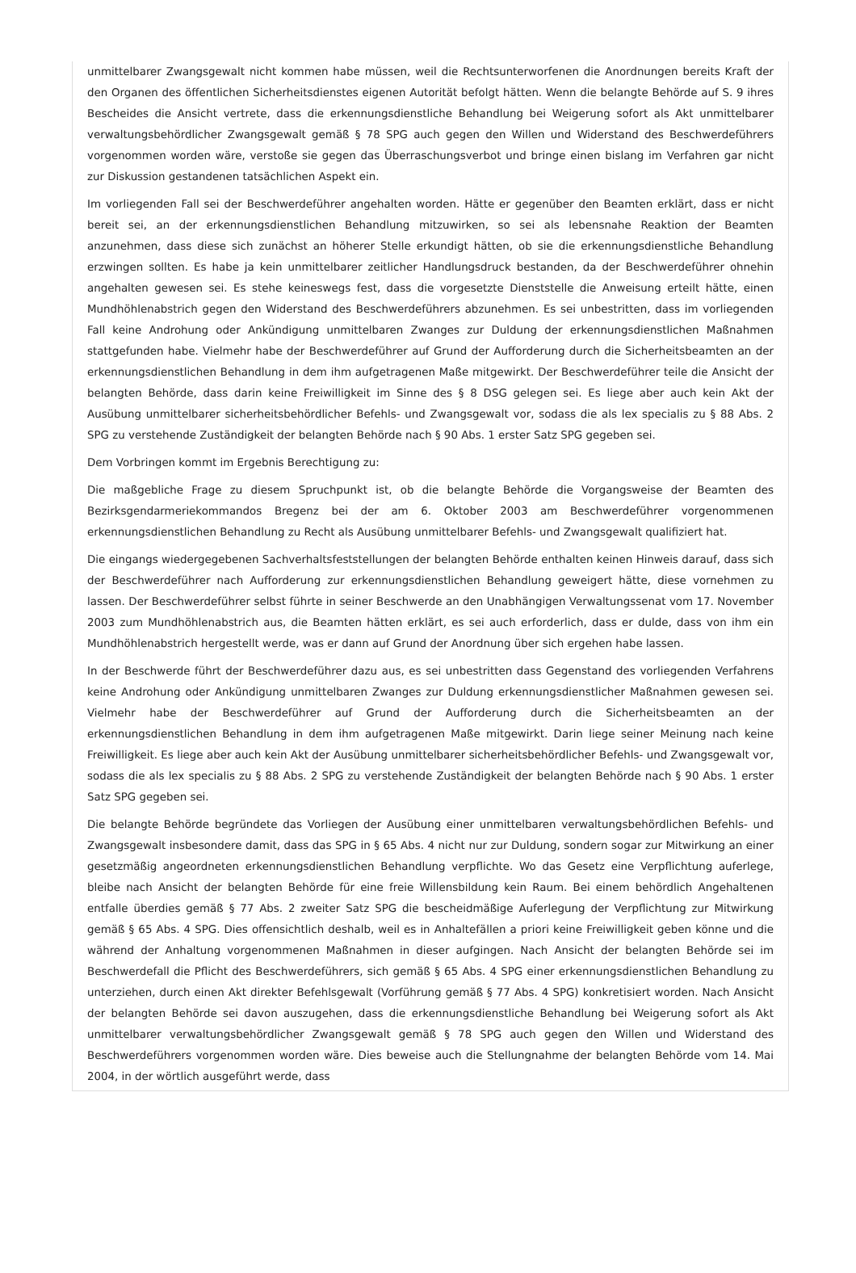unmittelbarer Zwangsgewalt nicht kommen habe müssen, weil die Rechtsunterworfenen die Anordnungen bereits Kraft der den Organen des öffentlichen Sicherheitsdienstes eigenen Autorität befolgt hätten. Wenn die belangte Behörde auf S. 9 ihres Bescheides die Ansicht vertrete, dass die erkennungsdienstliche Behandlung bei Weigerung sofort als Akt unmittelbarer verwaltungsbehördlicher Zwangsgewalt gemäß § 78 SPG auch gegen den Willen und Widerstand des Beschwerdeführers vorgenommen worden wäre, verstoße sie gegen das Überraschungsverbot und bringe einen bislang im Verfahren gar nicht zur Diskussion gestandenen tatsächlichen Aspekt ein.
Im vorliegenden Fall sei der Beschwerdeführer angehalten worden. Hätte er gegenüber den Beamten erklärt, dass er nicht bereit sei, an der erkennungsdienstlichen Behandlung mitzuwirken, so sei als lebensnahe Reaktion der Beamten anzunehmen, dass diese sich zunächst an höherer Stelle erkundigt hätten, ob sie die erkennungsdienstliche Behandlung erzwingen sollten. Es habe ja kein unmittelbarer zeitlicher Handlungsdruck bestanden, da der Beschwerdeführer ohnehin angehalten gewesen sei. Es stehe keineswegs fest, dass die vorgesetzte Dienststelle die Anweisung erteilt hätte, einen Mundhöhlenabstrich gegen den Widerstand des Beschwerdeführers abzunehmen. Es sei unbestritten, dass im vorliegenden Fall keine Androhung oder Ankündigung unmittelbaren Zwanges zur Duldung der erkennungsdienstlichen Maßnahmen stattgefunden habe. Vielmehr habe der Beschwerdeführer auf Grund der Aufforderung durch die Sicherheitsbeamten an der erkennungsdienstlichen Behandlung in dem ihm aufgetragenen Maße mitgewirkt. Der Beschwerdeführer teile die Ansicht der belangten Behörde, dass darin keine Freiwilligkeit im Sinne des § 8 DSG gelegen sei. Es liege aber auch kein Akt der Ausübung unmittelbarer sicherheitsbehördlicher Befehls- und Zwangsgewalt vor, sodass die als lex specialis zu § 88 Abs. 2 SPG zu verstehende Zuständigkeit der belangten Behörde nach § 90 Abs. 1 erster Satz SPG gegeben sei.
Dem Vorbringen kommt im Ergebnis Berechtigung zu:
Die maßgebliche Frage zu diesem Spruchpunkt ist, ob die belangte Behörde die Vorgangsweise der Beamten des Bezirksgendarmeriekommandos Bregenz bei der am 6. Oktober 2003 am Beschwerdeführer vorgenommenen erkennungsdienstlichen Behandlung zu Recht als Ausübung unmittelbarer Befehls- und Zwangsgewalt qualifiziert hat.
Die eingangs wiedergegebenen Sachverhaltsfeststellungen der belangten Behörde enthalten keinen Hinweis darauf, dass sich der Beschwerdeführer nach Aufforderung zur erkennungsdienstlichen Behandlung geweigert hätte, diese vornehmen zu lassen. Der Beschwerdeführer selbst führte in seiner Beschwerde an den Unabhängigen Verwaltungssenat vom 17. November 2003 zum Mundhöhlenabstrich aus, die Beamten hätten erklärt, es sei auch erforderlich, dass er dulde, dass von ihm ein Mundhöhlenabstrich hergestellt werde, was er dann auf Grund der Anordnung über sich ergehen habe lassen.
In der Beschwerde führt der Beschwerdeführer dazu aus, es sei unbestritten dass Gegenstand des vorliegenden Verfahrens keine Androhung oder Ankündigung unmittelbaren Zwanges zur Duldung erkennungsdienstlicher Maßnahmen gewesen sei. Vielmehr habe der Beschwerdeführer auf Grund der Aufforderung durch die Sicherheitsbeamten an der erkennungsdienstlichen Behandlung in dem ihm aufgetragenen Maße mitgewirkt. Darin liege seiner Meinung nach keine Freiwilligkeit. Es liege aber auch kein Akt der Ausübung unmittelbarer sicherheitsbehördlicher Befehls- und Zwangsgewalt vor, sodass die als lex specialis zu § 88 Abs. 2 SPG zu verstehende Zuständigkeit der belangten Behörde nach § 90 Abs. 1 erster Satz SPG gegeben sei.
Die belangte Behörde begründete das Vorliegen der Ausübung einer unmittelbaren verwaltungsbehördlichen Befehls- und Zwangsgewalt insbesondere damit, dass das SPG in § 65 Abs. 4 nicht nur zur Duldung, sondern sogar zur Mitwirkung an einer gesetzmäßig angeordneten erkennungsdienstlichen Behandlung verpflichte. Wo das Gesetz eine Verpflichtung auferlege, bleibe nach Ansicht der belangten Behörde für eine freie Willensbildung kein Raum. Bei einem behördlich Angehaltenen entfalle überdies gemäß § 77 Abs. 2 zweiter Satz SPG die bescheidmäßige Auferlegung der Verpflichtung zur Mitwirkung gemäß § 65 Abs. 4 SPG. Dies offensichtlich deshalb, weil es in Anhaltefällen a priori keine Freiwilligkeit geben könne und die während der Anhaltung vorgenommenen Maßnahmen in dieser aufgingen. Nach Ansicht der belangten Behörde sei im Beschwerdefall die Pflicht des Beschwerdeführers, sich gemäß § 65 Abs. 4 SPG einer erkennungsdienstlichen Behandlung zu unterziehen, durch einen Akt direkter Befehlsgewalt (Vorführung gemäß § 77 Abs. 4 SPG) konkretisiert worden. Nach Ansicht der belangten Behörde sei davon auszugehen, dass die erkennungsdienstliche Behandlung bei Weigerung sofort als Akt unmittelbarer verwaltungsbehördlicher Zwangsgewalt gemäß § 78 SPG auch gegen den Willen und Widerstand des Beschwerdeführers vorgenommen worden wäre. Dies beweise auch die Stellungnahme der belangten Behörde vom 14. Mai 2004, in der wörtlich ausgeführt werde, dass